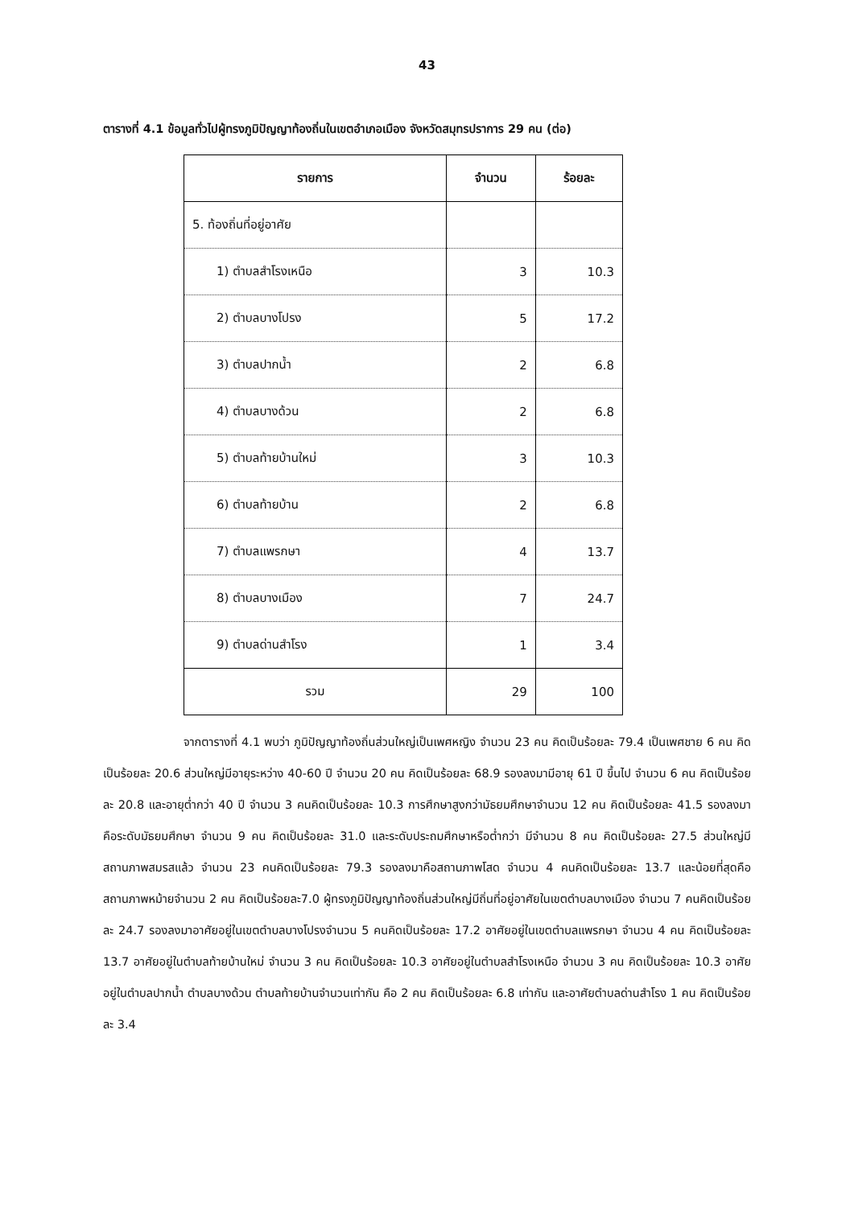43
ตารางที่ 4.1 ข้อมูลทั่วไปผู้ทรงภูมิปัญญาท้องถิ่นในเขตอำเภอเมือง จังหวัดสมุทรปราการ 29 คน (ต่อ)
| รายการ | จำนวน | ร้อยละ |
| --- | --- | --- |
| 5. ท้องถิ่นที่อยู่อาศัย | | |
| 1) ตำบลสำโรงเหนือ | 3 | 10.3 |
| 2) ตำบลบางโปรง | 5 | 17.2 |
| 3) ตำบลปากน้ำ | 2 | 6.8 |
| 4) ตำบลบางด้วน | 2 | 6.8 |
| 5) ตำบลท้ายบ้านใหม่ | 3 | 10.3 |
| 6) ตำบลท้ายบ้าน | 2 | 6.8 |
| 7) ตำบลแพรกษา | 4 | 13.7 |
| 8) ตำบลบางเมือง | 7 | 24.7 |
| 9) ตำบลด่านสำโรง | 1 | 3.4 |
| รวม | 29 | 100 |
จากตารางที่ 4.1 พบว่า ภูมิปัญญาท้องถิ่นส่วนใหญ่เป็นเพศหญิง จำนวน 23 คน คิดเป็นร้อยละ 79.4 เป็นเพศชาย 6 คน คิดเป็นร้อยละ 20.6 ส่วนใหญ่มีอายุระหว่าง 40-60 ปี จำนวน 20 คน คิดเป็นร้อยละ 68.9 รองลงมามีอายุ 61 ปี ขึ้นไป จำนวน 6 คน คิดเป็นร้อยละ 20.8 และอายุต่ำกว่า 40 ปี จำนวน 3 คนคิดเป็นร้อยละ 10.3 การศึกษาสูงกว่ามัธยมศึกษาจำนวน 12 คน คิดเป็นร้อยละ 41.5 รองลงมาคือระดับมัธยมศึกษา จำนวน 9 คน คิดเป็นร้อยละ 31.0 และระดับประถมศึกษาหรือต่ำกว่า มีจำนวน 8 คน คิดเป็นร้อยละ 27.5 ส่วนใหญ่มีสถานภาพสมรสแล้ว จำนวน 23 คนคิดเป็นร้อยละ 79.3 รองลงมาคือสถานภาพโสด จำนวน 4 คนคิดเป็นร้อยละ 13.7 และน้อยที่สุดคือสถานภาพหม้ายจำนวน 2 คน คิดเป็นร้อยละ7.0 ผู้ทรงภูมิปัญญาท้องถิ่นส่วนใหญ่มีถิ่นที่อยู่อาศัยในเขตตำบลบางเมือง จำนวน 7 คนคิดเป็นร้อยละ 24.7 รองลงมาอาศัยอยู่ในเขตตำบลบางโปรงจำนวน 5 คนคิดเป็นร้อยละ 17.2 อาศัยอยู่ในเขตตำบลแพรกษา จำนวน 4 คน คิดเป็นร้อยละ 13.7 อาศัยอยู่ในตำบลท้ายบ้านใหม่ จำนวน 3 คน คิดเป็นร้อยละ 10.3 อาศัยอยู่ในตำบลสำโรงเหนือ จำนวน 3 คน คิดเป็นร้อยละ 10.3 อาศัยอยู่ในตำบลปากน้ำ ตำบลบางด้วน ตำบลท้ายบ้านจำนวนเท่ากัน คือ 2 คน คิดเป็นร้อยละ 6.8 เท่ากัน และอาศัยตำบลด่านสำโรง 1 คน คิดเป็นร้อยละ 3.4